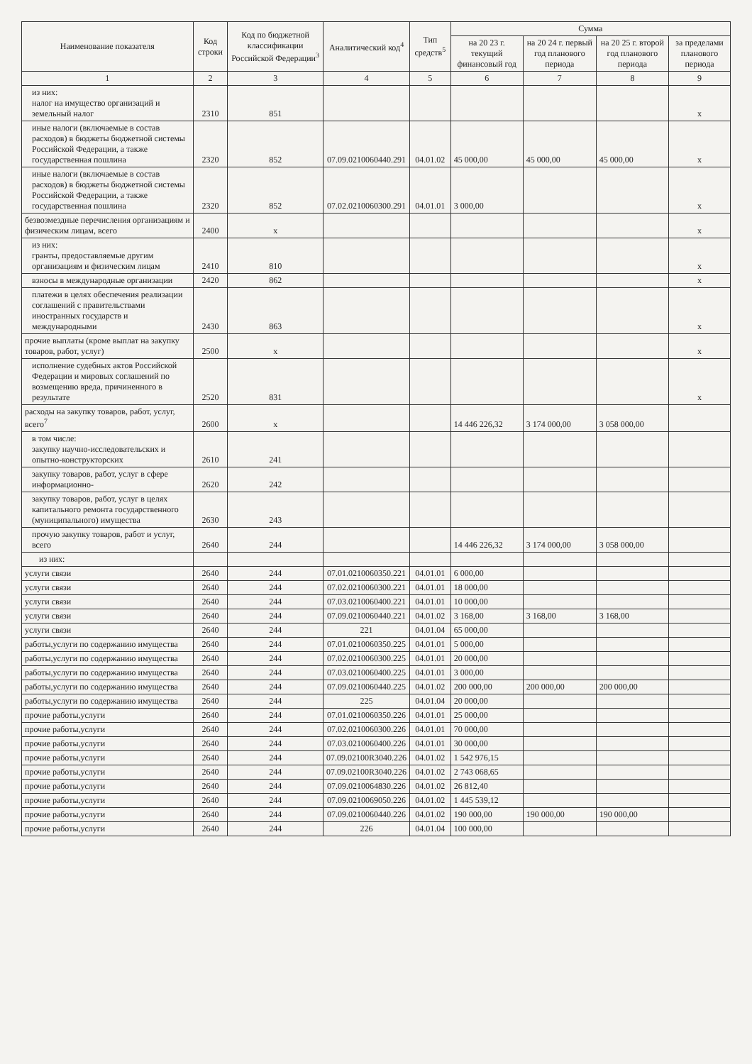| Наименование показателя | Код строки | Код по бюджетной классификации Российской Федерации<sup>3</sup> | Аналитический код<sup>4</sup> | Тип средств<sup>5</sup> | Сумма | | | |
| --- | --- | --- | --- | --- | --- | --- | --- | --- |
| | | | | | на 20 23 г. текущий финансовый год | на 20 24 г. первый год планового периода | на 20 25 г. второй год планового периода | за пределами планового периода |
| 1 | 2 | 3 | 4 | 5 | 6 | 7 | 8 | 9 |
| из них: налог на имущество организаций и земельный налог | 2310 | 851 | | | | | | х |
| иные налоги (включаемые в состав расходов) в бюджеты бюджетной системы Российской Федерации, а также государственная пошлина | 2320 | 852 | 07.09.0210060440.291 | 04.01.02 | 45 000,00 | 45 000,00 | 45 000,00 | х |
| иные налоги (включаемые в состав расходов) в бюджеты бюджетной системы Российской Федерации, а также государственная пошлина | 2320 | 852 | 07.02.0210060300.291 | 04.01.01 | 3 000,00 | | | х |
| безвозмездные перечисления организациям и физическим лицам, всего | 2400 | х | | | | | | х |
| из них: гранты, предоставляемые другим организациям и физическим лицам | 2410 | 810 | | | | | | х |
| взносы в международные организации | 2420 | 862 | | | | | | х |
| платежи в целях обеспечения реализации соглашений с правительствами иностранных государств и международными | 2430 | 863 | | | | | | х |
| прочие выплаты (кроме выплат на закупку товаров, работ, услуг) | 2500 | х | | | | | | х |
| исполнение судебных актов Российской Федерации и мировых соглашений по возмещению вреда, причиненного в результате | 2520 | 831 | | | | | | х |
| расходы на закупку товаров, работ, услуг, всего<sup>7</sup> | 2600 | х | | | 14 446 226,32 | 3 174 000,00 | 3 058 000,00 | |
| в том числе: закупку научно-исследовательских и опытно-конструкторских | 2610 | 241 | | | | | | |
| закупку товаров, работ, услуг в сфере информационно- | 2620 | 242 | | | | | | |
| закупку товаров, работ, услуг в целях капитального ремонта государственного (муниципального) имущества | 2630 | 243 | | | | | | |
| прочую закупку товаров, работ и услуг, всего | 2640 | 244 | | | 14 446 226,32 | 3 174 000,00 | 3 058 000,00 | |
| из них: | | | | | | | | |
| услуги связи | 2640 | 244 | 07.01.0210060350.221 | 04.01.01 | 6 000,00 | | | |
| услуги связи | 2640 | 244 | 07.02.0210060300.221 | 04.01.01 | 18 000,00 | | | |
| услуги связи | 2640 | 244 | 07.03.0210060400.221 | 04.01.01 | 10 000,00 | | | |
| услуги связи | 2640 | 244 | 07.09.0210060440.221 | 04.01.02 | 3 168,00 | 3 168,00 | 3 168,00 | |
| услуги связи | 2640 | 244 | 221 | 04.01.04 | 65 000,00 | | | |
| работы,услуги по содержанию имущества | 2640 | 244 | 07.01.0210060350.225 | 04.01.01 | 5 000,00 | | | |
| работы,услуги по содержанию имущества | 2640 | 244 | 07.02.0210060300.225 | 04.01.01 | 20 000,00 | | | |
| работы,услуги по содержанию имущества | 2640 | 244 | 07.03.0210060400.225 | 04.01.01 | 3 000,00 | | | |
| работы,услуги по содержанию имущества | 2640 | 244 | 07.09.0210060440.225 | 04.01.02 | 200 000,00 | 200 000,00 | 200 000,00 | |
| работы,услуги по содержанию имущества | 2640 | 244 | 225 | 04.01.04 | 20 000,00 | | | |
| прочие работы,услуги | 2640 | 244 | 07.01.0210060350.226 | 04.01.01 | 25 000,00 | | | |
| прочие работы,услуги | 2640 | 244 | 07.02.0210060300.226 | 04.01.01 | 70 000,00 | | | |
| прочие работы,услуги | 2640 | 244 | 07.03.0210060400.226 | 04.01.01 | 30 000,00 | | | |
| прочие работы,услуги | 2640 | 244 | 07.09.02100R3040.226 | 04.01.02 | 1 542 976,15 | | | |
| прочие работы,услуги | 2640 | 244 | 07.09.02100R3040.226 | 04.01.02 | 2 743 068,65 | | | |
| прочие работы,услуги | 2640 | 244 | 07.09.0210064830.226 | 04.01.02 | 26 812,40 | | | |
| прочие работы,услуги | 2640 | 244 | 07.09.0210069050.226 | 04.01.02 | 1 445 539,12 | | | |
| прочие работы,услуги | 2640 | 244 | 07.09.0210060440.226 | 04.01.02 | 190 000,00 | 190 000,00 | 190 000,00 | |
| прочие работы,услуги | 2640 | 244 | 226 | 04.01.04 | 100 000,00 | | | |